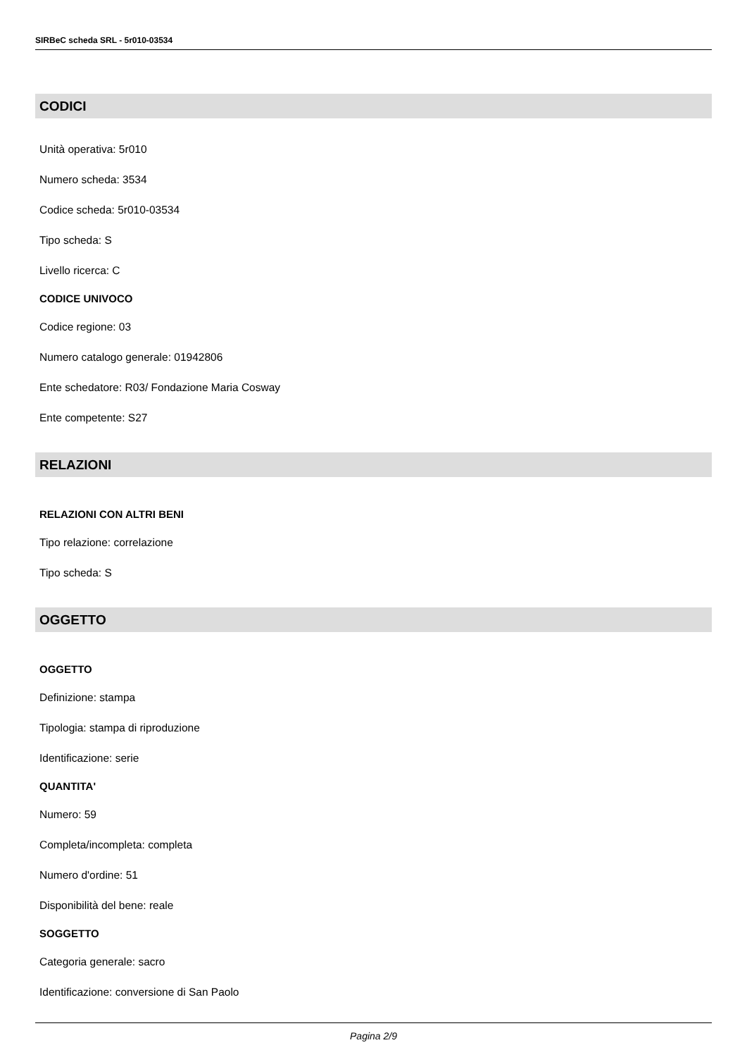SIRBeC scheda SRL - 5r010-03534
CODICI
Unità operativa: 5r010
Numero scheda: 3534
Codice scheda: 5r010-03534
Tipo scheda: S
Livello ricerca: C
CODICE UNIVOCO
Codice regione: 03
Numero catalogo generale: 01942806
Ente schedatore: R03/ Fondazione Maria Cosway
Ente competente: S27
RELAZIONI
RELAZIONI CON ALTRI BENI
Tipo relazione: correlazione
Tipo scheda: S
OGGETTO
OGGETTO
Definizione: stampa
Tipologia: stampa di riproduzione
Identificazione: serie
QUANTITA'
Numero: 59
Completa/incompleta: completa
Numero d'ordine: 51
Disponibilità del bene: reale
SOGGETTO
Categoria generale: sacro
Identificazione: conversione di San Paolo
Pagina 2/9